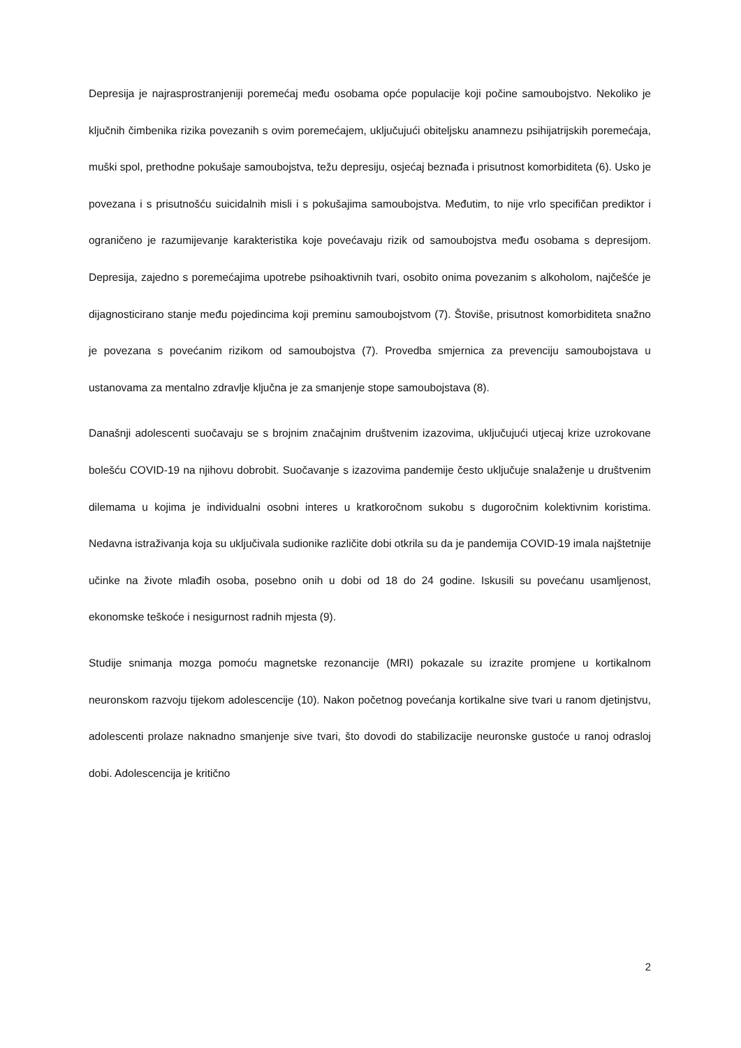Depresija je najrasprostranjeniji poremećaj među osobama opće populacije koji počine samoubojstvo. Nekoliko je ključnih čimbenika rizika povezanih s ovim poremećajem, uključujući obiteljsku anamnezu psihijatrijskih poremećaja, muški spol, prethodne pokušaje samoubojstva, težu depresiju, osjećaj beznađa i prisutnost komorbiditeta (6). Usko je povezana i s prisutnošću suicidalnih misli i s pokušajima samoubojstva. Međutim, to nije vrlo specifičan prediktor i ograničeno je razumijevanje karakteristika koje povećavaju rizik od samoubojstva među osobama s depresijom. Depresija, zajedno s poremećajima upotrebe psihoaktivnih tvari, osobito onima povezanim s alkoholom, najčešće je dijagnosticirano stanje među pojedincima koji preminu samoubojstvom (7). Štoviše, prisutnost komorbiditeta snažno je povezana s povećanim rizikom od samoubojstva (7). Provedba smjernica za prevenciju samoubojstava u ustanovama za mentalno zdravlje ključna je za smanjenje stope samoubojstava (8).
Današnji adolescenti suočavaju se s brojnim značajnim društvenim izazovima, uključujući utjecaj krize uzrokovane bolešću COVID-19 na njihovu dobrobit. Suočavanje s izazovima pandemije često uključuje snalaženje u društvenim dilemama u kojima je individualni osobni interes u kratkoročnom sukobu s dugoročnim kolektivnim koristima. Nedavna istraživanja koja su uključivala sudionike različite dobi otkrila su da je pandemija COVID-19 imala najštetnije učinke na živote mlađih osoba, posebno onih u dobi od 18 do 24 godine. Iskusili su povećanu usamljenost, ekonomske teškoće i nesigurnost radnih mjesta (9).
Studije snimanja mozga pomoću magnetske rezonancije (MRI) pokazale su izrazite promjene u kortikalnom neuronskom razvoju tijekom adolescencije (10). Nakon početnog povećanja kortikalne sive tvari u ranom djetinjstvu, adolescenti prolaze naknadno smanjenje sive tvari, što dovodi do stabilizacije neuronske gustoće u ranoj odrasloj dobi. Adolescencija je kritično
2